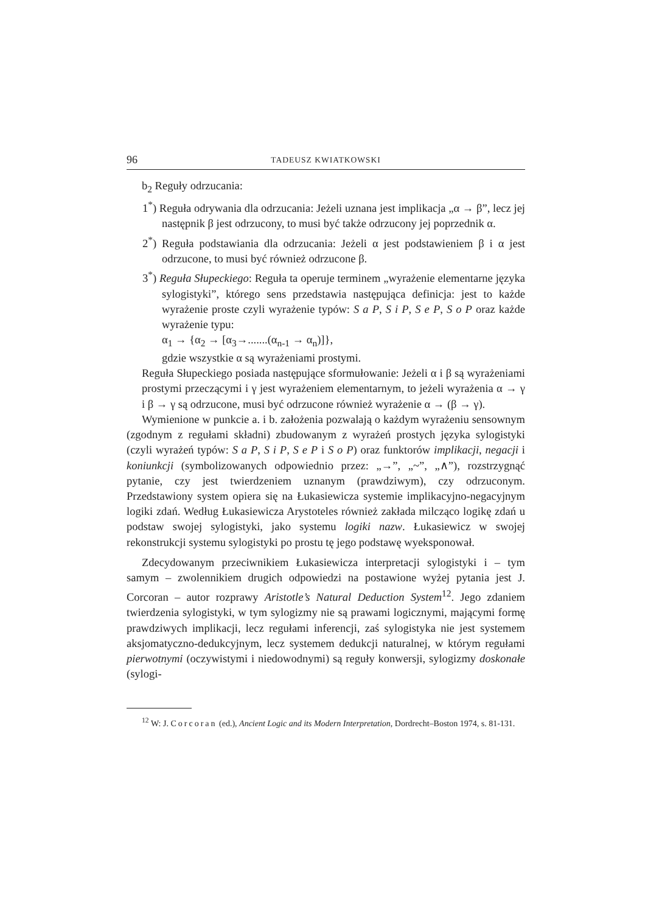96 TADEUSZ KWIATKOWSKI
b<sub>2</sub> Reguły odrzucania:
1<sup>*</sup>) Reguła odrywania dla odrzucania: Jeżeli uznana jest implikacja „α → β”, lecz jej następnik β jest odrzucony, to musi być także odrzucony jej poprzednik α.
2<sup>*</sup>) Reguła podstawiania dla odrzucania: Jeżeli α jest podstawieniem β i α jest odrzucone, to musi być również odrzucone β.
3<sup>*</sup>) Reguła Słupeckiego: Reguła ta operuje terminem „wyrażenie elementarne języka sylogistyki”, którego sens przedstawia następująca definicja: jest to każde wyrażenie proste czyli wyrażenie typów: S a P, S i P, S e P, S o P oraz każde wyrażenie typu:
α<sub>1</sub> → {α<sub>2</sub> → [α<sub>3</sub>→.......(α<sub>n-1</sub> → α<sub>n</sub>)]},
gdzie wszystkie α są wyrażeniami prostymi.
Reguła Słupeckiego posiada następujące sformułowanie: Jeżeli α i β są wyrażeniami prostymi przeczącymi i γ jest wyrażeniem elementarnym, to jeżeli wyrażenia α → γ i β → γ są odrzucone, musi być odrzucone również wyrażenie α → (β → γ).
Wymienione w punkcie a. i b. założenia pozwalają o każdym wyrażeniu sensownym (zgodnym z regułami składni) zbudowanym z wyrażeń prostych języka sylogistyki (czyli wyrażeń typów: S a P, S i P, S e P i S o P) oraz funktorów implikacji, negacji i koniunkcji (symbolizowanych odpowiednio przez: „→”, „~”, „∧”), rozstrzygnąć pytanie, czy jest twierdzeniem uznanym (prawdziwym), czy odrzuconym. Przedstawiony system opiera się na Łukasiewicza systemie implikacyjno-negacyjnym logiki zdań. Według Łukasiewicza Arystoteles również zakłada milcząco logikę zdań u podstaw swojej sylogistyki, jako systemu logiki nazw. Łukasiewicz w swojej rekonstrukcji systemu sylogistyki po prostu tę jego podstawę wyeksponował.
Zdecydowanym przeciwnikiem Łukasiewicza interpretacji sylogistyki i – tym samym – zwolennikiem drugich odpowiedzi na postawione wyżej pytania jest J. Corcoran – autor rozprawy Aristotle’s Natural Deduction System<sup>12</sup>. Jego zdaniem twierdzenia sylogistyki, w tym sylogizmy nie są prawami logicznymi, mającymi formę prawdziwych implikacji, lecz regułami inferencji, zaś sylogistyka nie jest systemem aksjomatyczno-dedukcyjnym, lecz systemem dedukcji naturalnej, w którym regułami pierwotnymi (oczywistymi i niedowodnymi) są reguły konwersji, sylogizmy doskonałe (sylogi-
<sup>12</sup> W: J. Corcoran (ed.), Ancient Logic and its Modern Interpretation, Dordrecht–Boston 1974, s. 81-131.